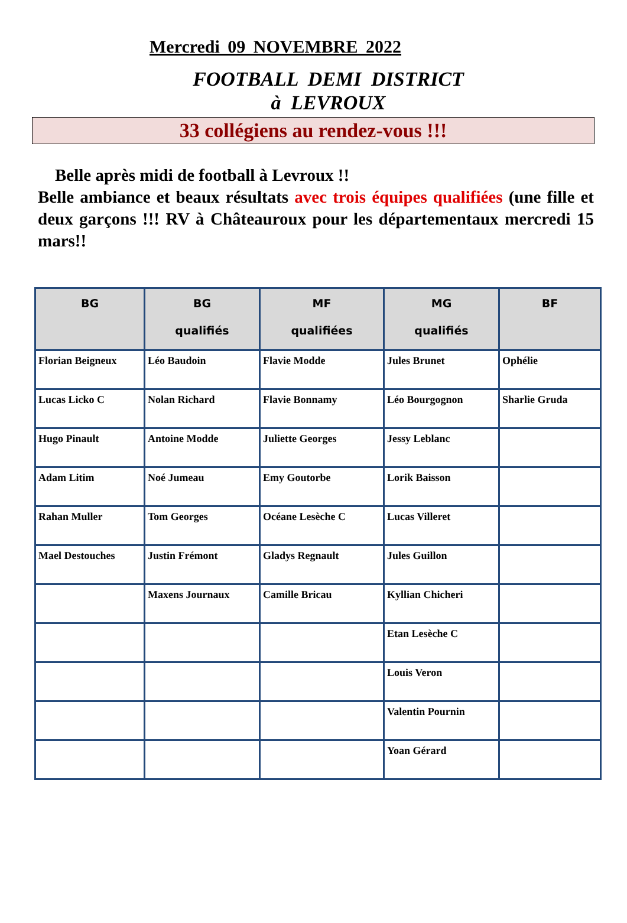Mercredi 09 NOVEMBRE 2022
FOOTBALL DEMI DISTRICT
à LEVROUX
33 collégiens au rendez-vous !!!
Belle après midi de football à Levroux !!
Belle ambiance et beaux résultats avec trois équipes qualifiées (une fille et deux garçons !!! RV à Châteauroux pour les départementaux mercredi 15 mars!!
| BG | BG qualifiés | MF qualifiées | MG qualifiés | BF |
| --- | --- | --- | --- | --- |
| Florian Beigneux | Léo Baudoin | Flavie Modde | Jules Brunet | Ophélie |
| Lucas Licko C | Nolan Richard | Flavie Bonnamy | Léo Bourgognon | Sharlie Gruda |
| Hugo Pinault | Antoine Modde | Juliette Georges | Jessy Leblanc | |
| Adam Litim | Noé Jumeau | Emy Goutorbe | Lorik Baisson | |
| Rahan Muller | Tom Georges | Océane Lesèche C | Lucas Villeret | |
| Mael Destouches | Justin Frémont | Gladys Regnault | Jules Guillon | |
| | Maxens Journaux | Camille Bricau | Kyllian Chicheri | |
| | | | Etan Lesèche C | |
| | | | Louis Veron | |
| | | | Valentin Pournin | |
| | | | Yoan Gérard | |